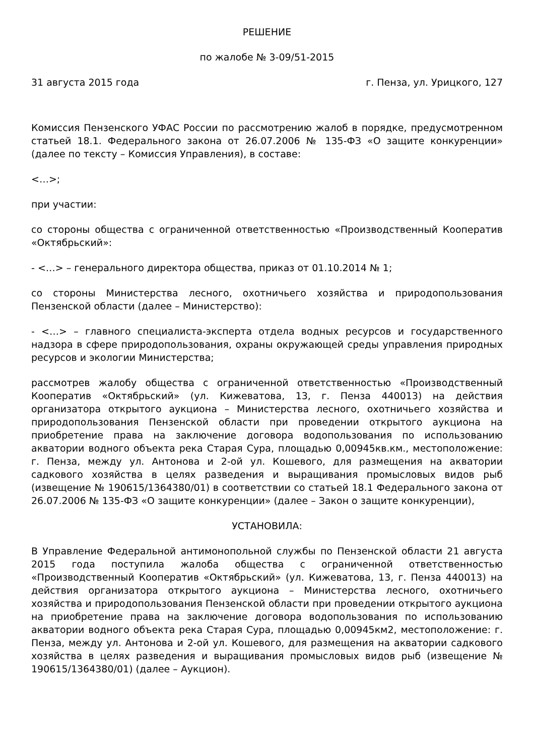РЕШЕНИЕ
по жалобе № 3-09/51-2015
31 августа 2015 года г. Пенза, ул. Урицкого, 127
Комиссия Пензенского УФАС России по рассмотрению жалоб в порядке, предусмотренном статьей 18.1. Федерального закона от 26.07.2006 № 135-ФЗ «О защите конкуренции» (далее по тексту – Комиссия Управления), в составе:
<…>;
при участии:
со стороны общества с ограниченной ответственностью «Производственный Кооператив «Октябрьский»:
- <…> – генерального директора общества, приказ от 01.10.2014 № 1;
со стороны Министерства лесного, охотничьего хозяйства и природопользования Пензенской области (далее – Министерство):
- <…> – главного специалиста-эксперта отдела водных ресурсов и государственного надзора в сфере природопользования, охраны окружающей среды управления природных ресурсов и экологии Министерства;
рассмотрев жалобу общества с ограниченной ответственностью «Производственный Кооператив «Октябрьский» (ул. Кижеватова, 13, г. Пенза 440013) на действия организатора открытого аукциона – Министерства лесного, охотничьего хозяйства и природопользования Пензенской области при проведении открытого аукциона на приобретение права на заключение договора водопользования по использованию акватории водного объекта река Старая Сура, площадью 0,00945кв.км., местоположение: г. Пенза, между ул. Антонова и 2-ой ул. Кошевого, для размещения на акватории садкового хозяйства в целях разведения и выращивания промысловых видов рыб (извещение № 190615/1364380/01) в соответствии со статьей 18.1 Федерального закона от 26.07.2006 № 135-ФЗ «О защите конкуренции» (далее – Закон о защите конкуренции),
УСТАНОВИЛА:
В Управление Федеральной антимонопольной службы по Пензенской области 21 августа 2015 года поступила жалоба общества с ограниченной ответственностью «Производственный Кооператив «Октябрьский» (ул. Кижеватова, 13, г. Пенза 440013) на действия организатора открытого аукциона – Министерства лесного, охотничьего хозяйства и природопользования Пензенской области при проведении открытого аукциона на приобретение права на заключение договора водопользования по использованию акватории водного объекта река Старая Сура, площадью 0,00945км2, местоположение: г. Пенза, между ул. Антонова и 2-ой ул. Кошевого, для размещения на акватории садкового хозяйства в целях разведения и выращивания промысловых видов рыб (извещение № 190615/1364380/01) (далее – Аукцион).